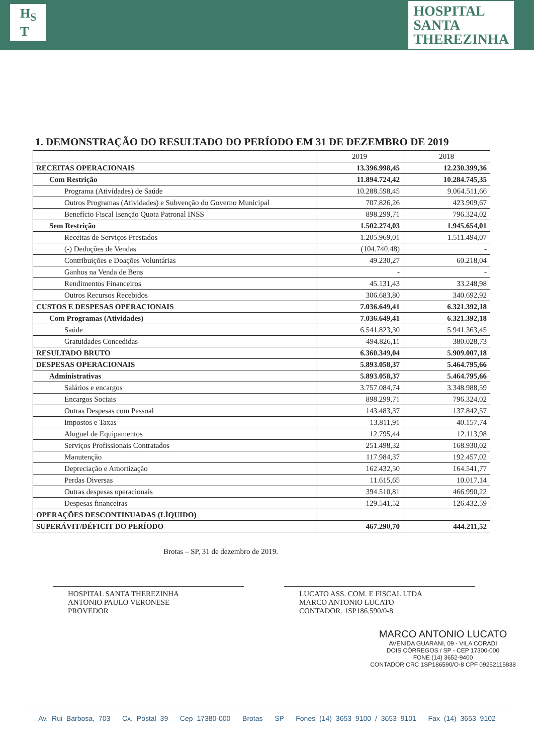H<sub>S</sub>
T
HOSPITAL
SANTA
THEREZINHA
1. DEMONSTRAÇÃO DO RESULTADO DO PERÍODO EM 31 DE DEZEMBRO DE 2019
| | 2019 | 2018 |
| --- | --- | --- |
| RECEITAS OPERACIONAIS | 13.396.998,45 | 12.230.399,36 |
| Com Restrição | 11.894.724,42 | 10.284.745,35 |
| Programa (Atividades) de Saúde | 10.288.598,45 | 9.064.511,66 |
| Outros Programas (Atividades) e Subvenção do Governo Municipal | 707.826,26 | 423.909,67 |
| Benefício Fiscal Isenção Quota Patronal INSS | 898.299,71 | 796.324,02 |
| Sem Restrição | 1.502.274,03 | 1.945.654,01 |
| Receitas de Serviços Prestados | 1.205.969,01 | 1.511.494,07 |
| (-) Deduções de Vendas | (104.740,48) | - |
| Contribuições e Doações Voluntárias | 49.230,27 | 60.218,04 |
| Ganhos na Venda de Bens | - | - |
| Rendimentos Financeiros | 45.131,43 | 33.248,98 |
| Outros Recursos Recebidos | 306.683,80 | 340.692,92 |
| CUSTOS E DESPESAS OPERACIONAIS | 7.036.649,41 | 6.321.392,18 |
| Com Programas (Atividades) | 7.036.649,41 | 6.321.392,18 |
| Saúde | 6.541.823,30 | 5.941.363,45 |
| Gratuidades Concedidas | 494.826,11 | 380.028,73 |
| RESULTADO BRUTO | 6.360.349,04 | 5.909.007,18 |
| DESPESAS OPERACIONAIS | 5.893.058,37 | 5.464.795,66 |
| Administrativas | 5.893.058,37 | 5.464.795,66 |
| Salários e encargos | 3.757.084,74 | 3.348.988,59 |
| Encargos Sociais | 898.299,71 | 796.324,02 |
| Outras Despesas com Pessoal | 143.483,37 | 137.842,57 |
| Impostos e Taxas | 13.811,91 | 40.157,74 |
| Aluguel de Equipamentos | 12.795,44 | 12.113,98 |
| Serviços Profissionais Contratados | 251.498,32 | 168.930,02 |
| Manutenção | 117.984,37 | 192.457,02 |
| Depreciação e Amortização | 162.432,50 | 164.541,77 |
| Perdas Diversas | 11.615,65 | 10.017,14 |
| Outras despesas operacionais | 394.510,81 | 466.990,22 |
| Despesas financeiras | 129.541,52 | 126.432,59 |
| OPERAÇÕES DESCONTINUADAS (LÍQUIDO) | | |
| SUPERÁVIT/DÉFICIT DO PERÍODO | 467.290,70 | 444.211,52 |
Brotas – SP, 31 de dezembro de 2019.
HOSPITAL SANTA THEREZINHA
ANTONIO PAULO VERONESE
PROVEDOR
LUCATO ASS. COM. E FISCAL LTDA
MARCO ANTONIO LUCATO
CONTADOR. 1SP186.590/0-8
MARCO ANTONIO LUCATO
AVENIDA GUARANI, 09 - VILA CORADI
DOIS CÓRREGOS / SP - CEP 17300-000
FONE (14) 3652-9400
CONTADOR CRC 1SP186590/O-8 CPF 09252115838
Av. Rui Barbosa, 703 Cx. Postal 39 Cep 17380-000 Brotas SP Fones (14) 3653 9100 / 3653 9101 Fax (14) 3653 9102